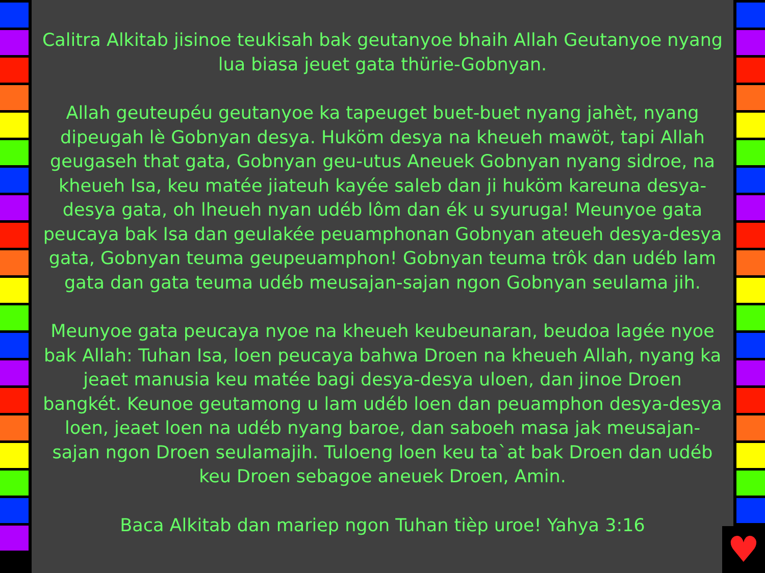Calitra Alkitab jisinoe teukisah bak geutanyoe bhaih Allah Geutanyoe nyang lua biasa jeuet gata thürie-Gobnyan.
Allah geuteupéu geutanyoe ka tapeuget buet-buet nyang jahèt, nyang dipeugah lè Gobnyan desya. Huköm desya na kheueh mawöt, tapi Allah geugaseh that gata, Gobnyan geu-utus Aneuek Gobnyan nyang sidroe, na kheueh Isa, keu matée jiateuh kayée saleb dan ji huköm kareuna desya-desya gata, oh lheueh nyan udéb lôm dan ék u syuruga! Meunyoe gata peucaya bak Isa dan geulakée peuamphonan Gobnyan ateueh desya-desya gata, Gobnyan teuma geupeuamphon! Gobnyan teuma trôk dan udéb lam gata dan gata teuma udéb meusajan-sajan ngon Gobnyan seulama jih.
Meunyoe gata peucaya nyoe na kheueh keubeunaran, beudoa lagée nyoe bak Allah: Tuhan Isa, loen peucaya bahwa Droen na kheueh Allah, nyang ka jeaet manusia keu matée bagi desya-desya uloen, dan jinoe Droen bangkét. Keunoe geutamong u lam udéb loen dan peuamphon desya-desya loen, jeaet loen na udéb nyang baroe, dan saboeh masa jak meusajan-sajan ngon Droen seulamajih. Tuloeng loen keu ta`at bak Droen dan udéb keu Droen sebagoe aneuek Droen, Amin.
Baca Alkitab dan mariep ngon Tuhan tièp uroe! Yahya 3:16
♥